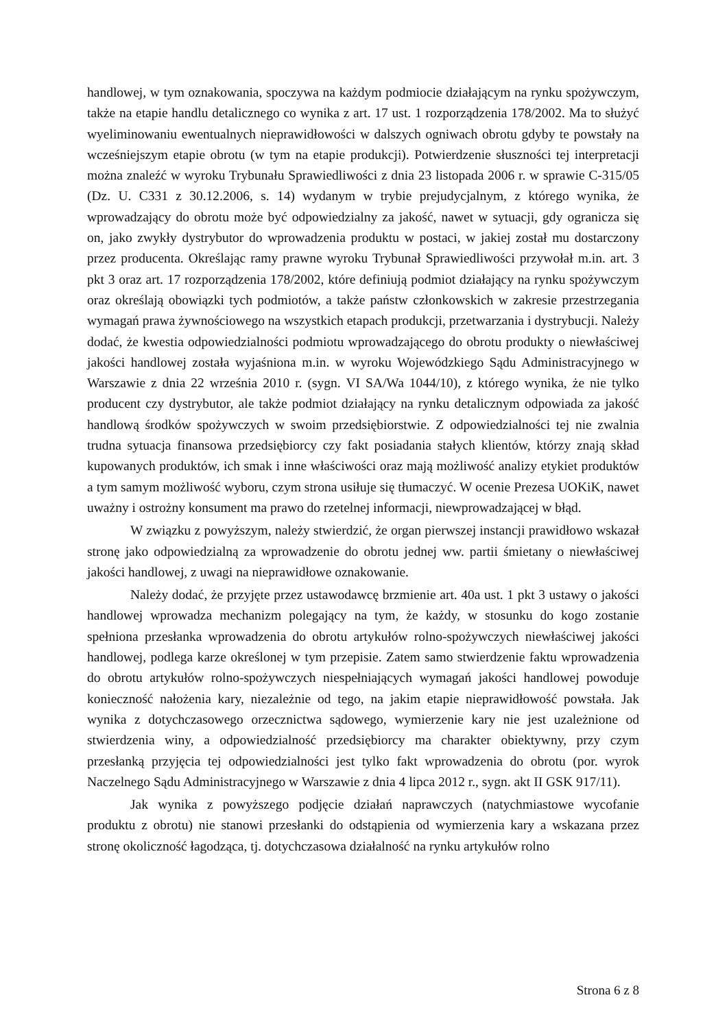handlowej, w tym oznakowania, spoczywa na każdym podmiocie działającym na rynku spożywczym, także na etapie handlu detalicznego co wynika z art. 17 ust. 1 rozporządzenia 178/2002. Ma to służyć wyeliminowaniu ewentualnych nieprawidłowości w dalszych ogniwach obrotu gdyby te powstały na wcześniejszym etapie obrotu (w tym na etapie produkcji). Potwierdzenie słuszności tej interpretacji można znaleźć w wyroku Trybunału Sprawiedliwości z dnia 23 listopada 2006 r. w sprawie C-315/05 (Dz. U. C331 z 30.12.2006, s. 14) wydanym w trybie prejudycjalnym, z którego wynika, że wprowadzający do obrotu może być odpowiedzialny za jakość, nawet w sytuacji, gdy ogranicza się on, jako zwykły dystrybutor do wprowadzenia produktu w postaci, w jakiej został mu dostarczony przez producenta. Określając ramy prawne wyroku Trybunał Sprawiedliwości przywołał m.in. art. 3 pkt 3 oraz art. 17 rozporządzenia 178/2002, które definiują podmiot działający na rynku spożywczym oraz określają obowiązki tych podmiotów, a także państw członkowskich w zakresie przestrzegania wymagań prawa żywnościowego na wszystkich etapach produkcji, przetwarzania i dystrybucji. Należy dodać, że kwestia odpowiedzialności podmiotu wprowadzającego do obrotu produkty o niewłaściwej jakości handlowej została wyjaśniona m.in. w wyroku Wojewódzkiego Sądu Administracyjnego w Warszawie z dnia 22 września 2010 r. (sygn. VI SA/Wa 1044/10), z którego wynika, że nie tylko producent czy dystrybutor, ale także podmiot działający na rynku detalicznym odpowiada za jakość handlową środków spożywczych w swoim przedsiębiorstwie. Z odpowiedzialności tej nie zwalnia trudna sytuacja finansowa przedsiębiorcy czy fakt posiadania stałych klientów, którzy znają skład kupowanych produktów, ich smak i inne właściwości oraz mają możliwość analizy etykiet produktów a tym samym możliwość wyboru, czym strona usiłuje się tłumaczyć. W ocenie Prezesa UOKiK, nawet uważny i ostrożny konsument ma prawo do rzetelnej informacji, niewprowadzającej w błąd.
W związku z powyższym, należy stwierdzić, że organ pierwszej instancji prawidłowo wskazał stronę jako odpowiedzialną za wprowadzenie do obrotu jednej ww. partii śmietany o niewłaściwej jakości handlowej, z uwagi na nieprawidłowe oznakowanie.
Należy dodać, że przyjęte przez ustawodawcę brzmienie art. 40a ust. 1 pkt 3 ustawy o jakości handlowej wprowadza mechanizm polegający na tym, że każdy, w stosunku do kogo zostanie spełniona przesłanka wprowadzenia do obrotu artykułów rolno-spożywczych niewłaściwej jakości handlowej, podlega karze określonej w tym przepisie. Zatem samo stwierdzenie faktu wprowadzenia do obrotu artykułów rolno-spożywczych niespełniających wymagań jakości handlowej powoduje konieczność nałożenia kary, niezależnie od tego, na jakim etapie nieprawidłowość powstała. Jak wynika z dotychczasowego orzecznictwa sądowego, wymierzenie kary nie jest uzależnione od stwierdzenia winy, a odpowiedzialność przedsiębiorcy ma charakter obiektywny, przy czym przesłanką przyjęcia tej odpowiedzialności jest tylko fakt wprowadzenia do obrotu (por. wyrok Naczelnego Sądu Administracyjnego w Warszawie z dnia 4 lipca 2012 r., sygn. akt II GSK 917/11).
Jak wynika z powyższego podjęcie działań naprawczych (natychmiastowe wycofanie produktu z obrotu) nie stanowi przesłanki do odstąpienia od wymierzenia kary a wskazana przez stronę okoliczność łagodząca, tj. dotychczasowa działalność na rynku artykułów rolno
Strona 6 z 8